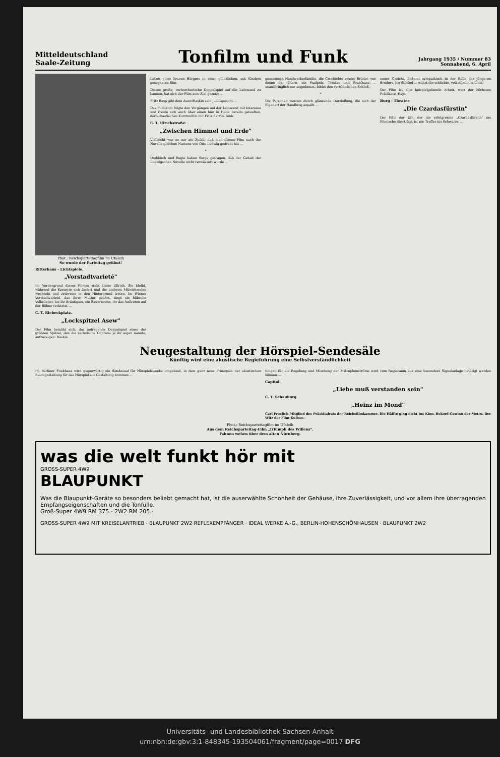Mitteldeutschland
Saale-Zeitung
Tonfilm und Funk
Jahrgang 1935 / Nummer 83
Sonnabend, 6. April
Phot.: Reichsparteitagfilm im Ufaleih
So wurde der Parteitag gefilmt!
Ritterhaus - Lichtspiele.
„Vorstadtvarieté"
Im Vordergrund dieses Filmes steht Luise Ullrich. Sie bleibt, während die Szenerie sich ändert und die anderen Mitwirkenden wechseln und zeitweise in den Hintergrund treten. Im Wiener Vorstadtvarieté, das ihrer Mutter gehört, singt sie hübsche Volkslieder, bis ihr Bräutigam, ein Bauernsohn, ihr das Auftreten auf der Bühne verbietet ...
C. T. Riebeckplatz.
„Lockspitzel Asew"
Der Film bemüht sich, das aufregende Doppelspiel eines der größten Spitzel, den die zaristische Ochrana je ihr eigen nannte, aufzuzeigen: Raskin ...
Leben eines braven Bürgers in einer glücklichen, mit Kindern gesegneten Ehe.
Dieses große, verbrecherische Doppelspiel auf die Leinwand zu bannen, hat sich der Film zum Ziel gesetzt ...
Fritz Rasp gibt dem Asew/Raskin sein Judasgesicht ...
Das Publikum folgte den Vorgängen auf der Leinwand mit Interesse und freute sich auch über einen hier in Halle bereits getauften, derb-drastischen Kurztonfilm mit Fritz Servos. kmk.
C. T. Ulrichstraße:
„Zwischen Himmel und Erde"
Vielleicht war es nur ein Zufall, daß man diesen Film nach der Novelle gleichen Namens von Otto Ludwig gedreht hat ...
*
Drehbuch und Regie haben Sorge getragen, daß der Gehalt der Ludwigschen Novelle nicht verwässert wurde ...
gesessenen Handwerkerfamilie, die Geschichte zweier Brüder, von denen der ältere, ein Faulpelz, Trinker und Prahlhans ... unaufdringlich nur angedeutet, bildet den versöhnlichen Schluß.
*
Die Personen werden durch glänzende Darstellung, die sich der Eigenart der Handlung anpaßt ...
neues Gesicht, äußerst sympathisch in der Rolle des jüngeren Bruders, Joe Stöckel ... wahrt die schlichte, volkstümliche Linie.
Der Film ist eine beispielgebende Arbeit, wert der höchsten Prädikate. Hajo.
Burg - Theater:
„Die Czardasfürstin"
Der Film der Ufa, der die erfolgreiche „Czardasfürstin" ins Filmische überträgt, ist ein Treffer ins Schwarze ...
Neugestaltung der Hörspiel-Sendesäle
Künftig wird eine akustische Regieführung eine Selbstverständlichkeit
Im Berliner Funkhaus wird gegenwärtig ein Sendesaal für Hörspielzwecke umgebaut, in dem ganz neue Prinzipien der akustischen Raumgestaltung für das Hörspiel zur Gestaltung kommen ...
tungen für die Regelung und Mischung der Mikrophonströme wird vom Regieraum aus eine besondere Signalanlage betätigt werden können ...
Capitol:
„Liebe muß verstanden sein"
C. T. Schauburg.
„Heinz im Mond"
Carl Froelich Mitglied des Präsidialrats der Reichsfilmkammer. Die Hälfte ging nicht ins Kino. Rekord-Gewinn der Metro. Der Witz der Film-Kulisse.
Phot.: Reichsparteitagfilm im Ufaleih
Aus dem Reichsparteitag-Film „Triumph des Willens".
Fahnen wehen über dem alten Nürnberg.
was die welt funkt hör mit
GROSS-SUPER 4W9
BLAUPUNKT
Was die Blaupunkt-Geräte so besonders beliebt gemacht hat, ist die auserwählte Schönheit der Gehäuse, ihre Zuverlässigkeit, und vor allem ihre überragenden Empfangseigenschaften und die Tonfülle.
Groß-Super 4W9 RM 375.- 2W2 RM 205.-
GROSS-SUPER 4W9 MIT KREISELANTRIEB · BLAUPUNKT 2W2 REFLEXEMPFÄNGER · IDEAL WERKE A.-G., BERLIN-HOHENSCHÖNHAUSEN · BLAUPUNKT 2W2
Universitäts- und Landesbibliothek Sachsen-Anhalt
urn:nbn:de:gbv:3:1-848345-193504061/fragment/page=0017 DFG